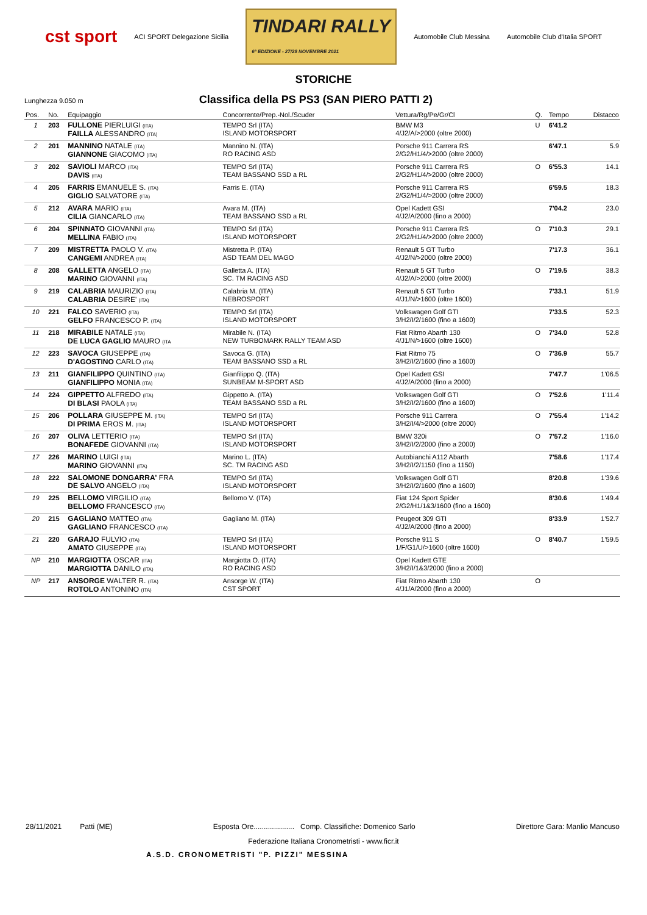cst sport ACI SPORT Delegazione Sicilia TINDARI RALLY
6ª EDIZIONE - 27/28 NOVEMBRE 2021 Automobile Club Messina Automobile Club d'Italia SPORT
STORICHE
Lunghezza 9.050 m
Classifica della PS PS3 (SAN PIERO PATTI 2)
| Pos. | No. | Equipaggio | Concorrente/Prep.-Nol./Scuder | Vettura/Rg/Pe/Gr/Cl | Q. | Tempo | Distacco |
| --- | --- | --- | --- | --- | --- | --- | --- |
| 1 | 203 | FULLONE PIERLUIGI (ITA) FAILLA ALESSANDRO (ITA) | TEMPO Srl (ITA) ISLAND MOTORSPORT | BMW M3 4/J2/A/>2000 (oltre 2000) | U | 6'41.2 | |
| 2 | 201 | MANNINO NATALE (ITA) GIANNONE GIACOMO (ITA) | Mannino N. (ITA) RO RACING ASD | Porsche 911 Carrera RS 2/G2/H1/4/>2000 (oltre 2000) | | 6'47.1 | 5.9 |
| 3 | 202 | SAVIOLI MARCO (ITA) DAVIS (ITA) | TEMPO Srl (ITA) TEAM BASSANO SSD a RL | Porsche 911 Carrera RS 2/G2/H1/4/>2000 (oltre 2000) | O | 6'55.3 | 14.1 |
| 4 | 205 | FARRIS EMANUELE S. (ITA) GIGLIO SALVATORE (ITA) | Farris E. (ITA) | Porsche 911 Carrera RS 2/G2/H1/4/>2000 (oltre 2000) | | 6'59.5 | 18.3 |
| 5 | 212 | AVARA MARIO (ITA) CILIA GIANCARLO (ITA) | Avara M. (ITA) TEAM BASSANO SSD a RL | Opel Kadett GSI 4/J2/A/2000 (fino a 2000) | | 7'04.2 | 23.0 |
| 6 | 204 | SPINNATO GIOVANNI (ITA) MELLINA FABIO (ITA) | TEMPO Srl (ITA) ISLAND MOTORSPORT | Porsche 911 Carrera RS 2/G2/H1/4/>2000 (oltre 2000) | O | 7'10.3 | 29.1 |
| 7 | 209 | MISTRETTA PAOLO V. (ITA) CANGEMI ANDREA (ITA) | Mistretta P. (ITA) ASD TEAM DEL MAGO | Renault 5 GT Turbo 4/J2/N/>2000 (oltre 2000) | | 7'17.3 | 36.1 |
| 8 | 208 | GALLETTA ANGELO (ITA) MARINO GIOVANNI (ITA) | Galletta A. (ITA) SC. TM RACING ASD | Renault 5 GT Turbo 4/J2/A/>2000 (oltre 2000) | O | 7'19.5 | 38.3 |
| 9 | 219 | CALABRIA MAURIZIO (ITA) CALABRIA DESIRE' (ITA) | Calabria M. (ITA) NEBROSPORT | Renault 5 GT Turbo 4/J1/N/>1600 (oltre 1600) | | 7'33.1 | 51.9 |
| 10 | 221 | FALCO SAVERIO (ITA) GELFO FRANCESCO P. (ITA) | TEMPO Srl (ITA) ISLAND MOTORSPORT | Volkswagen Golf GTI 3/H2/I/2/1600 (fino a 1600) | | 7'33.5 | 52.3 |
| 11 | 218 | MIRABILE NATALE (ITA) DE LUCA GAGLIO MAURO (ITA | Mirabile N. (ITA) NEW TURBOMARK RALLY TEAM ASD | Fiat Ritmo Abarth 130 4/J1/N/>1600 (oltre 1600) | O | 7'34.0 | 52.8 |
| 12 | 223 | SAVOCA GIUSEPPE (ITA) D'AGOSTINO CARLO (ITA) | Savoca G. (ITA) TEAM BASSANO SSD a RL | Fiat Ritmo 75 3/H2/I/2/1600 (fino a 1600) | O | 7'36.9 | 55.7 |
| 13 | 211 | GIANFILIPPO QUINTINO (ITA) GIANFILIPPO MONIA (ITA) | Gianfilippo Q. (ITA) SUNBEAM M-SPORT ASD | Opel Kadett GSI 4/J2/A/2000 (fino a 2000) | | 7'47.7 | 1'06.5 |
| 14 | 224 | GIPPETTO ALFREDO (ITA) DI BLASI PAOLA (ITA) | Gippetto A. (ITA) TEAM BASSANO SSD a RL | Volkswagen Golf GTI 3/H2/I/2/1600 (fino a 1600) | O | 7'52.6 | 1'11.4 |
| 15 | 206 | POLLARA GIUSEPPE M. (ITA) DI PRIMA EROS M. (ITA) | TEMPO Srl (ITA) ISLAND MOTORSPORT | Porsche 911 Carrera 3/H2/I/4/>2000 (oltre 2000) | O | 7'55.4 | 1'14.2 |
| 16 | 207 | OLIVA LETTERIO (ITA) BONAFEDE GIOVANNI (ITA) | TEMPO Srl (ITA) ISLAND MOTORSPORT | BMW 320i 3/H2/I/2/2000 (fino a 2000) | O | 7'57.2 | 1'16.0 |
| 17 | 226 | MARINO LUIGI (ITA) MARINO GIOVANNI (ITA) | Marino L. (ITA) SC. TM RACING ASD | Autobianchi A112 Abarth 3/H2/I/2/1150 (fino a 1150) | | 7'58.6 | 1'17.4 |
| 18 | 222 | SALOMONE DONGARRA' FRA DE SALVO ANGELO (ITA) | TEMPO Srl (ITA) ISLAND MOTORSPORT | Volkswagen Golf GTI 3/H2/I/2/1600 (fino a 1600) | | 8'20.8 | 1'39.6 |
| 19 | 225 | BELLOMO VIRGILIO (ITA) BELLOMO FRANCESCO (ITA) | Bellomo V. (ITA) | Fiat 124 Sport Spider 2/G2/H1/1&3/1600 (fino a 1600) | | 8'30.6 | 1'49.4 |
| 20 | 215 | GAGLIANO MATTEO (ITA) GAGLIANO FRANCESCO (ITA) | Gagliano M. (ITA) | Peugeot 309 GTI 4/J2/A/2000 (fino a 2000) | | 8'33.9 | 1'52.7 |
| 21 | 220 | GARAJO FULVIO (ITA) AMATO GIUSEPPE (ITA) | TEMPO Srl (ITA) ISLAND MOTORSPORT | Porsche 911 S 1/F/G1/U/>1600 (oltre 1600) | O | 8'40.7 | 1'59.5 |
| NP | 210 | MARGIOTTA OSCAR (ITA) MARGIOTTA DANILO (ITA) | Margiotta O. (ITA) RO RACING ASD | Opel Kadett GTE 3/H2/I/1&3/2000 (fino a 2000) | | | |
| NP | 217 | ANSORGE WALTER R. (ITA) ROTOLO ANTONINO (ITA) | Ansorge W. (ITA) CST SPORT | Fiat Ritmo Abarth 130 4/J1/A/2000 (fino a 2000) | O | | |
28/11/2021 Patti (ME) Esposta Ore.................... Comp. Classifiche: Domenico Sarlo Direttore Gara: Manlio Mancuso
Federazione Italiana Cronometristi - www.ficr.it
A.S.D. CRONOMETRISTI "P. PIZZI" MESSINA